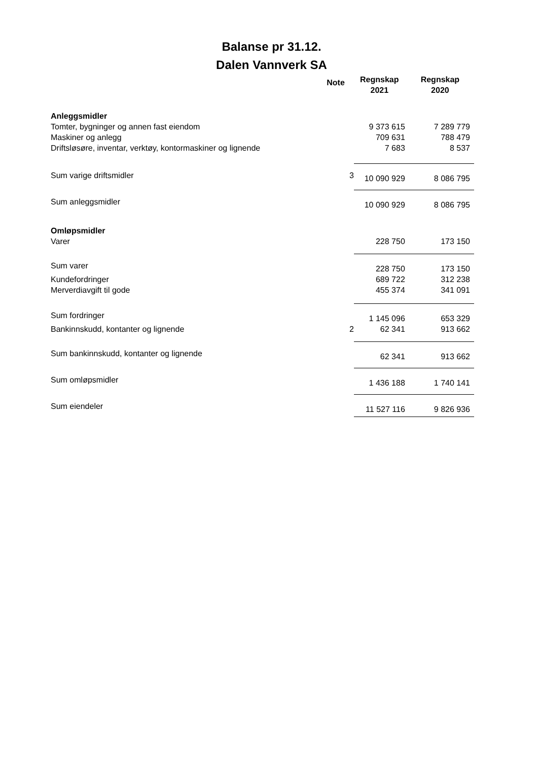Balanse pr 31.12.
Dalen Vannverk SA
| | Note | Regnskap 2021 | Regnskap 2020 |
| --- | --- | --- | --- |
| Anleggsmidler | | | |
| Tomter, bygninger og annen fast eiendom | | 9 373 615 | 7 289 779 |
| Maskiner og anlegg | | 709 631 | 788 479 |
| Driftsløsøre, inventar, verktøy, kontormaskiner og lignende | | 7 683 | 8 537 |
| Sum varige driftsmidler | 3 | 10 090 929 | 8 086 795 |
| Sum anleggsmidler | | 10 090 929 | 8 086 795 |
| Omløpsmidler | | | |
| Varer | | 228 750 | 173 150 |
| Sum varer | | 228 750 | 173 150 |
| Kundefordringer | | 689 722 | 312 238 |
| Merverdiavgift til gode | | 455 374 | 341 091 |
| Sum fordringer | | 1 145 096 | 653 329 |
| Bankinnskudd, kontanter og lignende | 2 | 62 341 | 913 662 |
| Sum bankinnskudd, kontanter og lignende | | 62 341 | 913 662 |
| Sum omløpsmidler | | 1 436 188 | 1 740 141 |
| Sum eiendeler | | 11 527 116 | 9 826 936 |